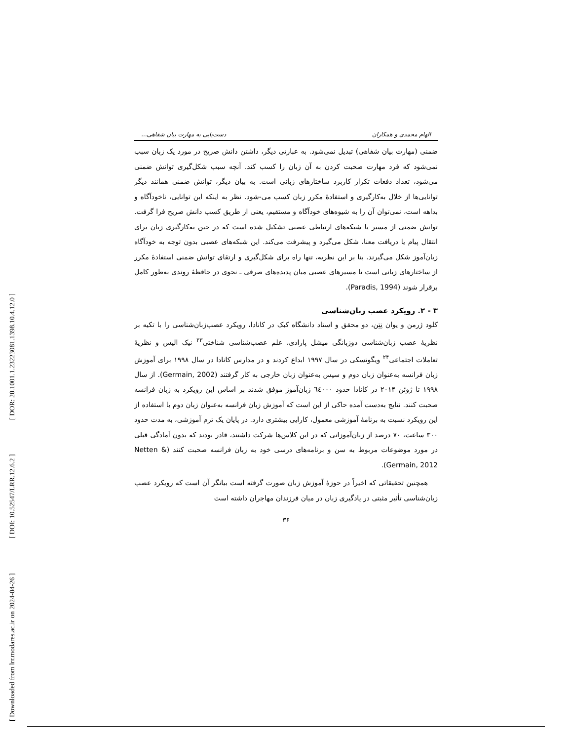[ Downloaded from lrr.modares.ac.ir on 2024-04-26 ] [ DOI: 10.52547/LRR.12.6.2 ] [ DOR: 20.1001.1.23223081.1398.10.4.12.0 ]
الهام محمدی و همکاران دست‌یابی به مهارت بیان شفاهی...
ضمنی (مهارت بیان شفاهی) تبدیل نمی‌شود. به عبارتی دیگر، داشتن دانش صریح در مورد یک زبان سبب نمی‌شود که فرد مهارت صحبت کردن به آن زبان را کسب کند. آنچه سبب شکل‌گیری توانش ضمنی می‌شود، تعداد دفعات تکرار کاربرد ساختارهای زبانی است. به بیان دیگر، توانش ضمنی همانند دیگر توانایی‌ها از خلال به‌کارگیری و استفادهٔ مکرر زبان کسب می-شود. نظر به اینکه این توانایی، ناخودآگاه و بداهه است، نمی‌توان آن را به شیوه‌های خودآگاه و مستقیم، یعنی از طریق کسب دانش صریح فرا گرفت. توانش ضمنی از مسیر یا شبکه‌های ارتباطی عصبی تشکیل شده است که در حین به‌کارگیری زبان برای انتقال پیام یا دریافت معنا، شکل می‌گیرد و پیشرفت می‌کند. این شبکه‌های عصبی بدون توجه به خودآگاه زبان‌آموز شکل می‌گیرند. بنا بر این نظریه، تنها راه برای شکل‌گیری و ارتقای توانش ضمنی استفادهٔ مکرر از ساختارهای زبانی است تا مسیرهای عصبی میان پدیده‌های صرفی ـ نحوی در حافظهٔ روندی به‌طور کامل برقرار شوند (Paradis, 1994).
۳ - ۲. رویکرد عصب زبان‌شناسی
کلود ژرمن و یوان نِتِن، دو محقق و استاد دانشگاه کبک در کانادا، رویکرد عصب‌زبان‌شناسی را با تکیه بر نظریهٔ عصب زبان‌شناسی دوزبانگی میشل پارادی، علم عصب‌شناسی شناختی<sup>۲۳</sup> نیک الیس و نظریهٔ تعاملات اجتماعی<sup>۲۴</sup> ویگوتسکی در سال ۱۹۹۷ ابداع کردند و در مدارس کانادا در سال ۱۹۹۸ برای آموزش زبان فرانسه به‌عنوان زبان دوم و سپس به‌عنوان زبان خارجی به کار گرفتند (Germain, 2002). از سال ۱۹۹۸ تا ژوئن ۲۰۱۴ در کانادا حدود ٦٤٠٠٠ زبان‌آموز موفق شدند بر اساس این رویکرد به زبان فرانسه صحبت کنند. نتایج به‌دست آمده حاکی از این است که آموزش زبان فرانسه به‌عنوان زبان دوم با استفاده از این رویکرد نسبت به برنامهٔ آموزشی معمول، کارایی بیشتری دارد. در پایان یک ترم آموزشی، به مدت حدود ۳۰۰ ساعت، ۷۰ درصد از زبان‌آموزانی که در این کلاس‌ها شرکت داشتند، قادر بودند که بدون آمادگی قبلی در مورد موضوعات مربوط به سن و برنامه‌های درسی خود به زبان فرانسه صحبت کنند (Netten & Germain, 2012).
همچنین تحقیقاتی که اخیراً در حوزهٔ آموزش زبان صورت گرفته است بیانگر آن است که رویکرد عصب زبان‌شناسی تأثیر مثبتی در یادگیری زبان در میان فرزندان مهاجران داشته است
۳۶